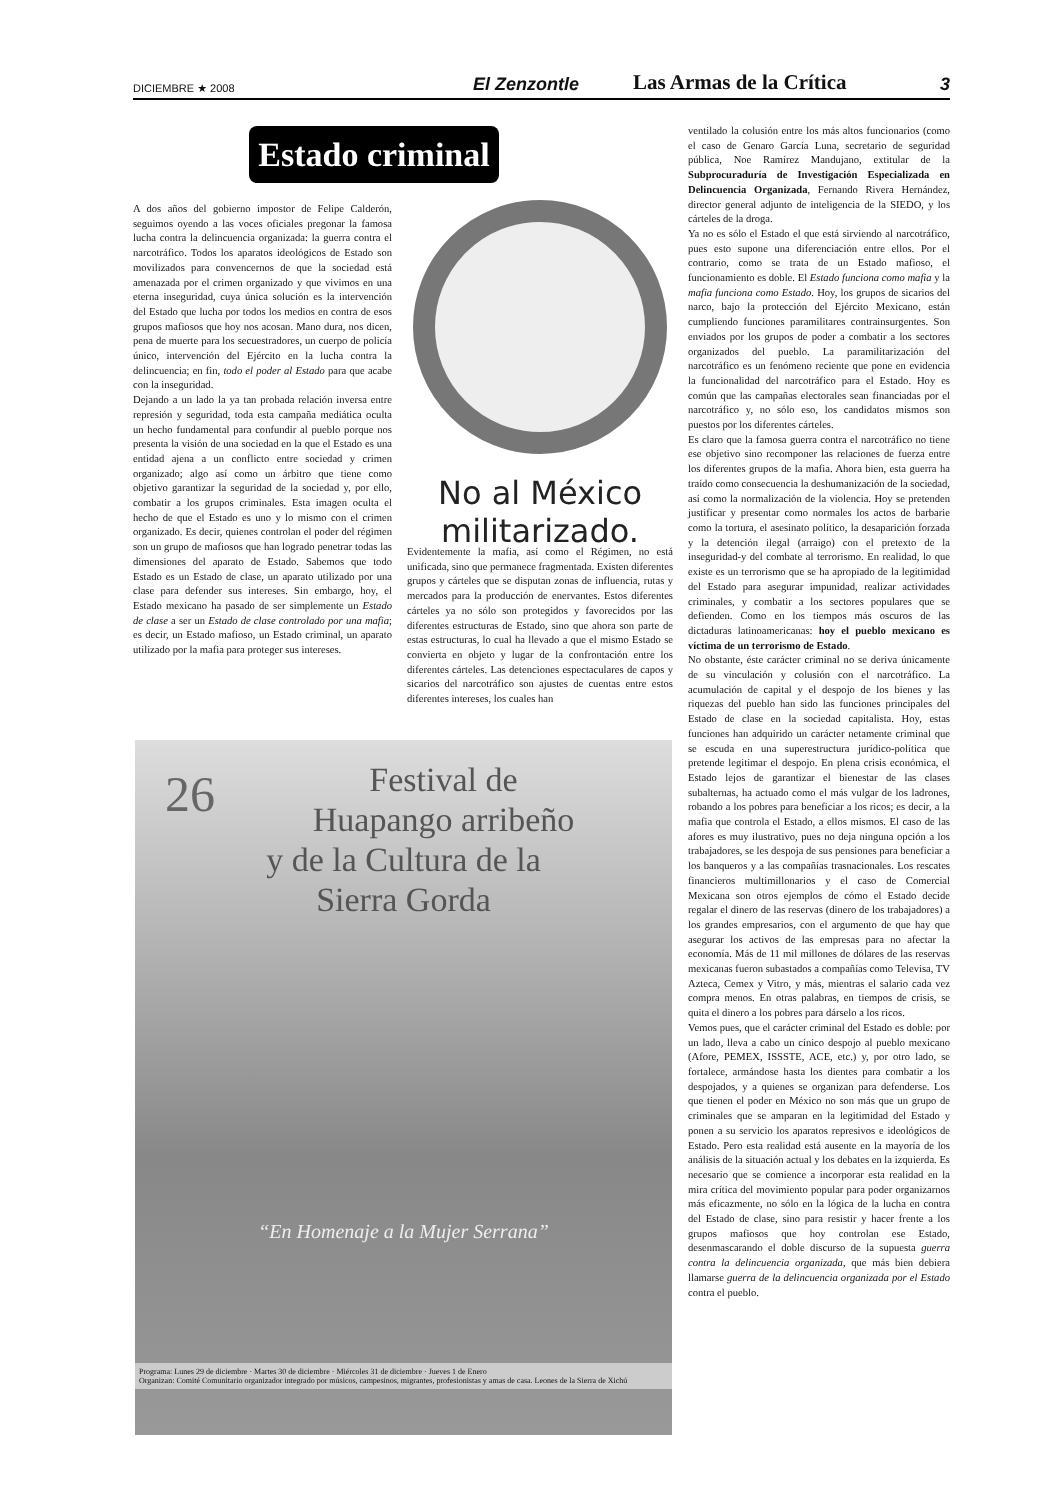DICIEMBRE ★ 2008 El Zenzontle Las Armas de la Crítica 3
Estado criminal
A dos años del gobierno impostor de Felipe Calderón, seguimos oyendo a las voces oficiales pregonar la famosa lucha contra la delincuencia organizada: la guerra contra el narcotráfico. Todos los aparatos ideológicos de Estado son movilizados para convencernos de que la sociedad está amenazada por el crimen organizado y que vivimos en una eterna inseguridad, cuya única solución es la intervención del Estado que lucha por todos los medios en contra de esos grupos mafiosos que hoy nos acosan. Mano dura, nos dicen, pena de muerte para los secuestradores, un cuerpo de policía único, intervención del Ejército en la lucha contra la delincuencia; en fin, todo el poder al Estado para que acabe con la inseguridad.
Dejando a un lado la ya tan probada relación inversa entre represión y seguridad, toda esta campaña mediática oculta un hecho fundamental para confundir al pueblo porque nos presenta la visión de una sociedad en la que el Estado es una entidad ajena a un conflicto entre sociedad y crimen organizado; algo así como un árbitro que tiene como objetivo garantizar la seguridad de la sociedad y, por ello, combatir a los grupos criminales. Esta imagen oculta el hecho de que el Estado es uno y lo mismo con el crimen organizado. Es decir, quienes controlan el poder del régimen son un grupo de mafiosos que han logrado penetrar todas las dimensiones del aparato de Estado. Sabemos que todo Estado es un Estado de clase, un aparato utilizado por una clase para defender sus intereses. Sin embargo, hoy, el Estado mexicano ha pasado de ser simplemente un Estado de clase a ser un Estado de clase controlado por una mafia; es decir, un Estado mafioso, un Estado criminal, un aparato utilizado por la mafia para proteger sus intereses.
No al México militarizado.
Evidentemente la mafia, así como el Régimen, no está unificada, sino que permanece fragmentada. Existen diferentes grupos y cárteles que se disputan zonas de influencia, rutas y mercados para la producción de enervantes. Estos diferentes cárteles ya no sólo son protegidos y favorecidos por las diferentes estructuras de Estado, sino que ahora son parte de estas estructuras, lo cual ha llevado a que el mismo Estado se convierta en objeto y lugar de la confrontación entre los diferentes cárteles. Las detenciones espectaculares de capos y sicarios del narcotráfico son ajustes de cuentas entre estos diferentes intereses, los cuales han
26
Festival de
Huapango arribeño
y de la Cultura de la
Sierra Gorda
“En Homenaje a la Mujer Serrana”
Programa: Lunes 29 de diciembre · Martes 30 de diciembre · Miércoles 31 de diciembre · Jueves 1 de Enero
Organizan: Comité Comunitario organizador integrado por músicos, campesinos, migrantes, profesionistas y amas de casa. Leones de la Sierra de Xichú
ventilado la colusión entre los más altos funcionarios (como el caso de Genaro García Luna, secretario de seguridad pública, Noe Ramírez Mandujano, extitular de la Subprocuraduría de Investigación Especializada en Delincuencia Organizada, Fernando Rivera Hernández, director general adjunto de inteligencia de la SIEDO, y los cárteles de la droga.
Ya no es sólo el Estado el que está sirviendo al narcotráfico, pues esto supone una diferenciación entre ellos. Por el contrario, como se trata de un Estado mafioso, el funcionamiento es doble. El Estado funciona como mafia y la mafia funciona como Estado. Hoy, los grupos de sicarios del narco, bajo la protección del Ejército Mexicano, están cumpliendo funciones paramilitares contrainsurgentes. Son enviados por los grupos de poder a combatir a los sectores organizados del pueblo. La paramilitarización del narcotráfico es un fenómeno reciente que pone en evidencia la funcionalidad del narcotráfico para el Estado. Hoy es común que las campañas electorales sean financiadas por el narcotráfico y, no sólo eso, los candidatos mismos son puestos por los diferentes cárteles.
Es claro que la famosa guerra contra el narcotráfico no tiene ese objetivo sino recomponer las relaciones de fuerza entre los diferentes grupos de la mafia. Ahora bien, esta guerra ha traído como consecuencia la deshumanización de la sociedad, así como la normalización de la violencia. Hoy se pretenden justificar y presentar como normales los actos de barbarie como la tortura, el asesinato político, la desaparición forzada y la detención ilegal (arraigo) con el pretexto de la inseguridad-y del combate al terrorismo. En realidad, lo que existe es un terrorismo que se ha apropiado de la legitimidad del Estado para asegurar impunidad, realizar actividades criminales, y combatir a los sectores populares que se defienden. Como en los tiempos más oscuros de las dictaduras latinoamericanas: hoy el pueblo mexicano es víctima de un terrorismo de Estado.
No obstante, éste carácter criminal no se deriva únicamente de su vinculación y colusión con el narcotráfico. La acumulación de capital y el despojo de los bienes y las riquezas del pueblo han sido las funciones principales del Estado de clase en la sociedad capitalista. Hoy, estas funciones han adquirido un carácter netamente criminal que se escuda en una superestructura jurídico-política que pretende legitimar el despojo. En plena crisis económica, el Estado lejos de garantizar el bienestar de las clases subalternas, ha actuado como el más vulgar de los ladrones, robando a los pobres para beneficiar a los ricos; es decir, a la mafia que controla el Estado, a ellos mismos. El caso de las afores es muy ilustrativo, pues no deja ninguna opción a los trabajadores, se les despoja de sus pensiones para beneficiar a los banqueros y a las compañías trasnacionales. Los rescates financieros multimillonarios y el caso de Comercial Mexicana son otros ejemplos de cómo el Estado decide regalar el dinero de las reservas (dinero de los trabajadores) a los grandes empresarios, con el argumento de que hay que asegurar los activos de las empresas para no afectar la economía. Más de 11 mil millones de dólares de las reservas mexicanas fueron subastados a compañías como Televisa, TV Azteca, Cemex y Vitro, y más, mientras el salario cada vez compra menos. En otras palabras, en tiempos de crisis, se quita el dinero a los pobres para dárselo a los ricos.
Vemos pues, que el carácter criminal del Estado es doble: por un lado, lleva a cabo un cínico despojo al pueblo mexicano (Afore, PEMEX, ISSSTE, ACE, etc.) y, por otro lado, se fortalece, armándose hasta los dientes para combatir a los despojados, y a quienes se organizan para defenderse. Los que tienen el poder en México no son más que un grupo de criminales que se amparan en la legitimidad del Estado y ponen a su servicio los aparatos represivos e ideológicos de Estado. Pero esta realidad está ausente en la mayoría de los análisis de la situación actual y los debates en la izquierda. Es necesario que se comience a incorporar esta realidad en la mira crítica del movimiento popular para poder organizarnos más eficazmente, no sólo en la lógica de la lucha en contra del Estado de clase, sino para resistir y hacer frente a los grupos mafiosos que hoy controlan ese Estado, desenmascarando el doble discurso de la supuesta guerra contra la delincuencia organizada, que más bien debiera llamarse guerra de la delincuencia organizada por el Estado contra el pueblo.